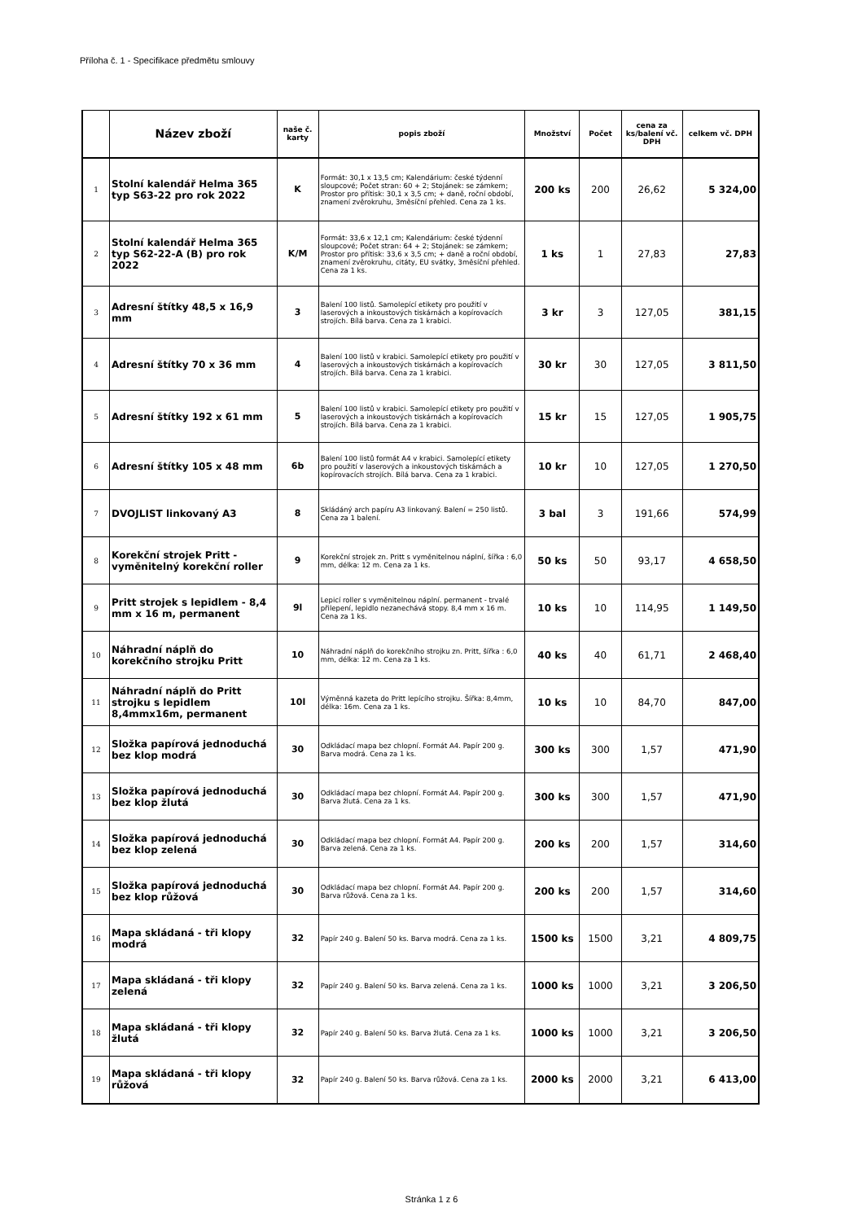Příloha č. 1 - Specifikace předmětu smlouvy
| | Název zboží | naše č. karty | popis zboží | Množství | Počet | cena za ks/balení vč. DPH | celkem vč. DPH |
| --- | --- | --- | --- | --- | --- | --- | --- |
| 1 | Stolní kalendář Helma 365 typ S63-22 pro rok 2022 | K | Formát: 30,1 x 13,5 cm; Kalendárium: české týdenní sloupcové; Počet stran: 60 + 2; Stojánek: se zámkem; Prostor pro přítisk: 30,1 x 3,5 cm; + daně, roční období, znamení zvěrokruhu, 3měsíční přehled. Cena za 1 ks. | 200 ks | 200 | 26,62 | 5 324,00 |
| 2 | Stolní kalendář Helma 365 typ S62-22-A (B) pro rok 2022 | K/M | Formát: 33,6 x 12,1 cm; Kalendárium: české týdenní sloupcové; Počet stran: 64 + 2; Stojánek: se zámkem; Prostor pro přítisk: 33,6 x 3,5 cm; + daně a roční období, znamení zvěrokruhu, citáty, EU svátky, 3měsíční přehled. Cena za 1 ks. | 1 ks | 1 | 27,83 | 27,83 |
| 3 | Adresní štítky 48,5 x 16,9 mm | 3 | Balení 100 listů. Samolepící etikety pro použití v laserových a inkoustových tiskárnách a kopírovacích strojích. Bílá barva. Cena za 1 krabici. | 3 kr | 3 | 127,05 | 381,15 |
| 4 | Adresní štítky 70 x 36 mm | 4 | Balení 100 listů v krabici. Samolepící etikety pro použití v laserových a inkoustových tiskárnách a kopírovacích strojích. Bílá barva. Cena za 1 krabici. | 30 kr | 30 | 127,05 | 3 811,50 |
| 5 | Adresní štítky 192 x 61 mm | 5 | Balení 100 listů v krabici. Samolepící etikety pro použití v laserových a inkoustových tiskárnách a kopírovacích strojích. Bílá barva. Cena za 1 krabici. | 15 kr | 15 | 127,05 | 1 905,75 |
| 6 | Adresní štítky 105 x 48 mm | 6b | Balení 100 listů formát A4 v krabici. Samolepící etikety pro použití v laserových a inkoustových tiskárnách a kopírovacích strojích. Bílá barva. Cena za 1 krabici. | 10 kr | 10 | 127,05 | 1 270,50 |
| 7 | DVOJLIST linkovaný A3 | 8 | Skládáný arch papíru A3 linkovaný. Balení = 250 listů. Cena za 1 balení. | 3 bal | 3 | 191,66 | 574,99 |
| 8 | Korekční strojek Pritt - vyměnitelný korekční roller | 9 | Korekční strojek zn. Pritt s vyměnitelnou náplní, šířka : 6,0 mm, délka: 12 m. Cena za 1 ks. | 50 ks | 50 | 93,17 | 4 658,50 |
| 9 | Pritt strojek s lepidlem - 8,4 mm x 16 m, permanent | 9l | Lepicí roller s vyměnitelnou náplní. permanent - trvalé přilepení, lepidlo nezanechává stopy. 8,4 mm x 16 m. Cena za 1 ks. | 10 ks | 10 | 114,95 | 1 149,50 |
| 10 | Náhradní náplň do korekčního strojku Pritt | 10 | Náhradní náplň do korekčního strojku zn. Pritt, šířka : 6,0 mm, délka: 12 m. Cena za 1 ks. | 40 ks | 40 | 61,71 | 2 468,40 |
| 11 | Náhradní náplň do Pritt strojku s lepidlem 8,4mmx16m, permanent | 10l | Výměnná kazeta do Pritt lepícího strojku. Šířka: 8,4mm, délka: 16m. Cena za 1 ks. | 10 ks | 10 | 84,70 | 847,00 |
| 12 | Složka papírová jednoduchá bez klop modrá | 30 | Odkládací mapa bez chlopní. Formát A4. Papír 200 g. Barva modrá. Cena za 1 ks. | 300 ks | 300 | 1,57 | 471,90 |
| 13 | Složka papírová jednoduchá bez klop žlutá | 30 | Odkládací mapa bez chlopní. Formát A4. Papír 200 g. Barva žlutá. Cena za 1 ks. | 300 ks | 300 | 1,57 | 471,90 |
| 14 | Složka papírová jednoduchá bez klop zelená | 30 | Odkládací mapa bez chlopní. Formát A4. Papír 200 g. Barva zelená. Cena za 1 ks. | 200 ks | 200 | 1,57 | 314,60 |
| 15 | Složka papírová jednoduchá bez klop růžová | 30 | Odkládací mapa bez chlopní. Formát A4. Papír 200 g. Barva růžová. Cena za 1 ks. | 200 ks | 200 | 1,57 | 314,60 |
| 16 | Mapa skládaná - tři klopy modrá | 32 | Papír 240 g. Balení 50 ks. Barva modrá. Cena za 1 ks. | 1500 ks | 1500 | 3,21 | 4 809,75 |
| 17 | Mapa skládaná - tři klopy zelená | 32 | Papír 240 g. Balení 50 ks. Barva zelená. Cena za 1 ks. | 1000 ks | 1000 | 3,21 | 3 206,50 |
| 18 | Mapa skládaná - tři klopy žlutá | 32 | Papír 240 g. Balení 50 ks. Barva žlutá. Cena za 1 ks. | 1000 ks | 1000 | 3,21 | 3 206,50 |
| 19 | Mapa skládaná - tři klopy růžová | 32 | Papír 240 g. Balení 50 ks. Barva růžová. Cena za 1 ks. | 2000 ks | 2000 | 3,21 | 6 413,00 |
Stránka 1 z 6